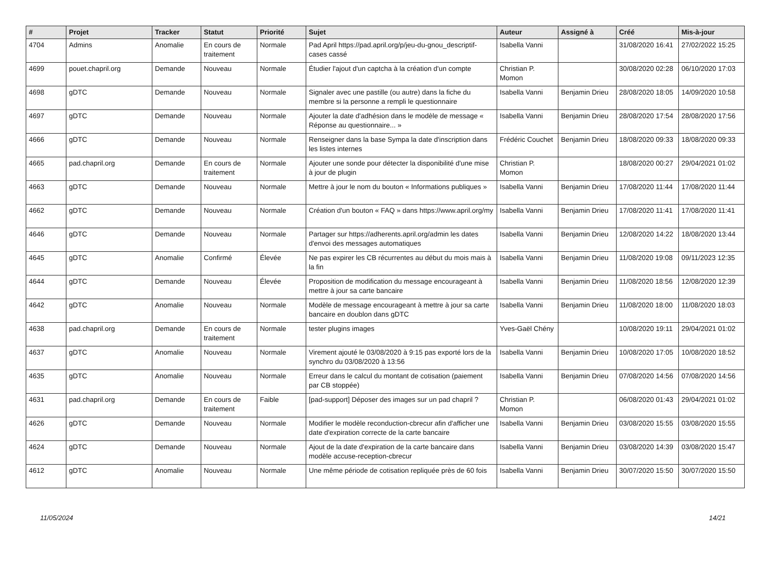| # | Projet | Tracker | Statut | Priorité | Sujet | Auteur | Assigné à | Créé | Mis-à-jour |
| --- | --- | --- | --- | --- | --- | --- | --- | --- | --- |
| 4704 | Admins | Anomalie | En cours de traitement | Normale | Pad April https://pad.april.org/p/jeu-du-gnou_descriptif-cases cassé | Isabella Vanni | | 31/08/2020 16:41 | 27/02/2022 15:25 |
| 4699 | pouet.chapril.org | Demande | Nouveau | Normale | Étudier l'ajout d'un captcha à la création d'un compte | Christian P. Momon | | 30/08/2020 02:28 | 06/10/2020 17:03 |
| 4698 | gDTC | Demande | Nouveau | Normale | Signaler avec une pastille (ou autre) dans la fiche du membre si la personne a rempli le questionnaire | Isabella Vanni | Benjamin Drieu | 28/08/2020 18:05 | 14/09/2020 10:58 |
| 4697 | gDTC | Demande | Nouveau | Normale | Ajouter la date d'adhésion dans le modèle de message « Réponse au questionnaire... » | Isabella Vanni | Benjamin Drieu | 28/08/2020 17:54 | 28/08/2020 17:56 |
| 4666 | gDTC | Demande | Nouveau | Normale | Renseigner dans la base Sympa la date d'inscription dans les listes internes | Frédéric Couchet | Benjamin Drieu | 18/08/2020 09:33 | 18/08/2020 09:33 |
| 4665 | pad.chapril.org | Demande | En cours de traitement | Normale | Ajouter une sonde pour détecter la disponibilité d'une mise à jour de plugin | Christian P. Momon | | 18/08/2020 00:27 | 29/04/2021 01:02 |
| 4663 | gDTC | Demande | Nouveau | Normale | Mettre à jour le nom du bouton « Informations publiques » | Isabella Vanni | Benjamin Drieu | 17/08/2020 11:44 | 17/08/2020 11:44 |
| 4662 | gDTC | Demande | Nouveau | Normale | Création d'un bouton « FAQ » dans https://www.april.org/my | Isabella Vanni | Benjamin Drieu | 17/08/2020 11:41 | 17/08/2020 11:41 |
| 4646 | gDTC | Demande | Nouveau | Normale | Partager sur https://adherents.april.org/admin les dates d'envoi des messages automatiques | Isabella Vanni | Benjamin Drieu | 12/08/2020 14:22 | 18/08/2020 13:44 |
| 4645 | gDTC | Anomalie | Confirmé | Élevée | Ne pas expirer les CB récurrentes au début du mois mais à la fin | Isabella Vanni | Benjamin Drieu | 11/08/2020 19:08 | 09/11/2023 12:35 |
| 4644 | gDTC | Demande | Nouveau | Élevée | Proposition de modification du message encourageant à mettre à jour sa carte bancaire | Isabella Vanni | Benjamin Drieu | 11/08/2020 18:56 | 12/08/2020 12:39 |
| 4642 | gDTC | Anomalie | Nouveau | Normale | Modèle de message encourageant à mettre à jour sa carte bancaire en doublon dans gDTC | Isabella Vanni | Benjamin Drieu | 11/08/2020 18:00 | 11/08/2020 18:03 |
| 4638 | pad.chapril.org | Demande | En cours de traitement | Normale | tester plugins images | Yves-Gaël Chény | | 10/08/2020 19:11 | 29/04/2021 01:02 |
| 4637 | gDTC | Anomalie | Nouveau | Normale | Virement ajouté le 03/08/2020 à 9:15 pas exporté lors de la synchro du 03/08/2020 à 13:56 | Isabella Vanni | Benjamin Drieu | 10/08/2020 17:05 | 10/08/2020 18:52 |
| 4635 | gDTC | Anomalie | Nouveau | Normale | Erreur dans le calcul du montant de cotisation (paiement par CB stoppée) | Isabella Vanni | Benjamin Drieu | 07/08/2020 14:56 | 07/08/2020 14:56 |
| 4631 | pad.chapril.org | Demande | En cours de traitement | Faible | [pad-support] Déposer des images sur un pad chapril ? | Christian P. Momon | | 06/08/2020 01:43 | 29/04/2021 01:02 |
| 4626 | gDTC | Demande | Nouveau | Normale | Modifier le modèle reconduction-cbrecur afin d'afficher une date d'expiration correcte de la carte bancaire | Isabella Vanni | Benjamin Drieu | 03/08/2020 15:55 | 03/08/2020 15:55 |
| 4624 | gDTC | Demande | Nouveau | Normale | Ajout de la date d'expiration de la carte bancaire dans modèle accuse-reception-cbrecur | Isabella Vanni | Benjamin Drieu | 03/08/2020 14:39 | 03/08/2020 15:47 |
| 4612 | gDTC | Anomalie | Nouveau | Normale | Une même période de cotisation repliquée près de 60 fois | Isabella Vanni | Benjamin Drieu | 30/07/2020 15:50 | 30/07/2020 15:50 |
11/05/2024 14/21